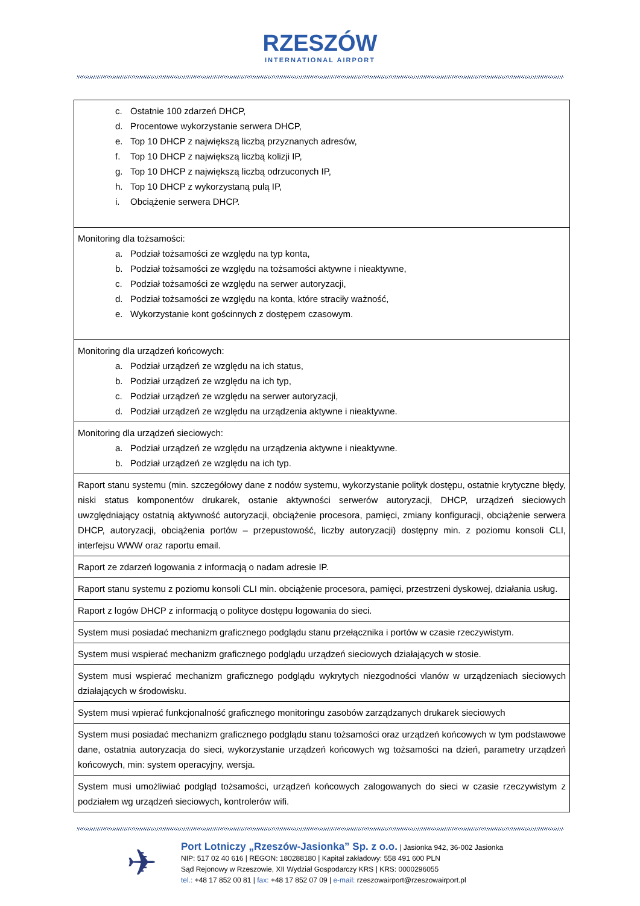RZESZÓW INTERNATIONAL AIRPORT
| c. Ostatnie 100 zdarzeń DHCP, d. Procentowe wykorzystanie serwera DHCP, e. Top 10 DHCP z największą liczbą przyznanych adresów, f. Top 10 DHCP z największą liczbą kolizji IP, g. Top 10 DHCP z największą liczbą odrzuconych IP, h. Top 10 DHCP z wykorzystaną pulą IP, i. Obciążenie serwera DHCP. |
| Monitoring dla tożsamości: a. Podział tożsamości ze względu na typ konta, b. Podział tożsamości ze względu na tożsamości aktywne i nieaktywne, c. Podział tożsamości ze względu na serwer autoryzacji, d. Podział tożsamości ze względu na konta, które straciły ważność, e. Wykorzystanie kont gościnnych z dostępem czasowym. |
| Monitoring dla urządzeń końcowych: a. Podział urządzeń ze względu na ich status, b. Podział urządzeń ze względu na ich typ, c. Podział urządzeń ze względu na serwer autoryzacji, d. Podział urządzeń ze względu na urządzenia aktywne i nieaktywne. |
| Monitoring dla urządzeń sieciowych: a. Podział urządzeń ze względu na urządzenia aktywne i nieaktywne. b. Podział urządzeń ze względu na ich typ. |
| Raport stanu systemu (min. szczegółowy dane z nodów systemu, wykorzystanie polityk dostępu, ostatnie krytyczne błędy, niski status komponentów drukarek, ostanie aktywności serwerów autoryzacji, DHCP, urządzeń sieciowych uwzględniający ostatnią aktywność autoryzacji, obciążenie procesora, pamięci, zmiany konfiguracji, obciążenie serwera DHCP, autoryzacji, obciążenia portów – przepustowość, liczby autoryzacji) dostępny min. z poziomu konsoli CLI, interfejsu WWW oraz raportu email. |
| Raport ze zdarzeń logowania z informacją o nadam adresie IP. |
| Raport stanu systemu z poziomu konsoli CLI min. obciążenie procesora, pamięci, przestrzeni dyskowej, działania usług. |
| Raport z logów DHCP z informacją o polityce dostępu logowania do sieci. |
| System musi posiadać mechanizm graficznego podglądu stanu przełącznika i portów w czasie rzeczywistym. |
| System musi wspierać mechanizm graficznego podglądu urządzeń sieciowych działających w stosie. |
| System musi wspierać mechanizm graficznego podglądu wykrytych niezgodności vlanów w urządzeniach sieciowych działających w środowisku. |
| System musi wpierać funkcjonalność graficznego monitoringu zasobów zarządzanych drukarek sieciowych |
| System musi posiadać mechanizm graficznego podglądu stanu tożsamości oraz urządzeń końcowych w tym podstawowe dane, ostatnia autoryzacja do sieci, wykorzystanie urządzeń końcowych wg tożsamości na dzień, parametry urządzeń końcowych, min: system operacyjny, wersja. |
| System musi umożliwiać podgląd tożsamości, urządzeń końcowych zalogowanych do sieci w czasie rzeczywistym z podziałem wg urządzeń sieciowych, kontrolerów wifi. |
✈
Port Lotniczy „Rzeszów-Jasionka” Sp. z o.o. | Jasionka 942, 36-002 Jasionka
NIP: 517 02 40 616 | REGON: 180288180 | Kapitał zakładowy: 558 491 600 PLN
Sąd Rejonowy w Rzeszowie, XII Wydział Gospodarczy KRS | KRS: 0000296055
tel.: +48 17 852 00 81 | fax: +48 17 852 07 09 | e-mail: rzeszowairport@rzeszowairport.pl